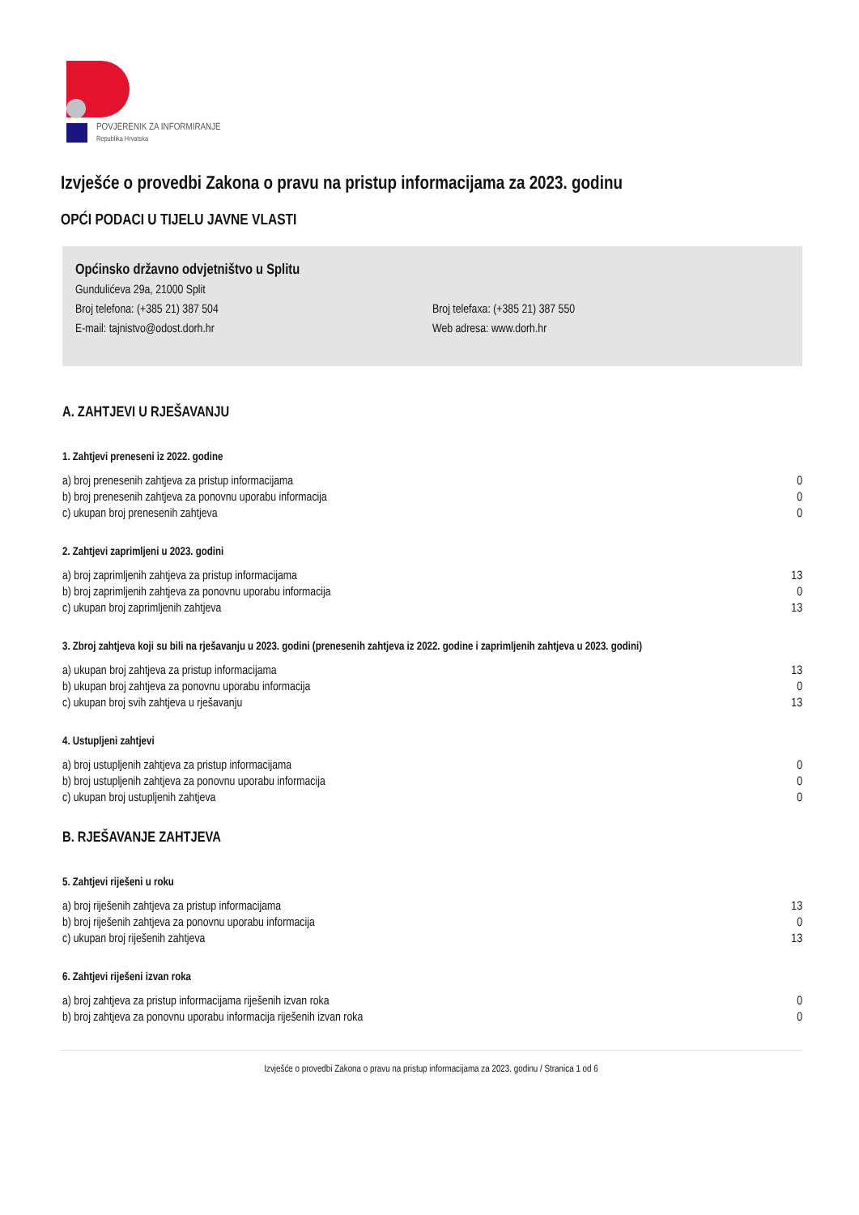POVJERENIK ZA INFORMIRANJE
Republika Hrvatska
Izvješće o provedbi Zakona o pravu na pristup informacijama za 2023. godinu
OPĆI PODACI U TIJELU JAVNE VLASTI
Općinsko državno odvjetništvo u Splitu
Gundulićeva 29a, 21000 Split
Broj telefona: (+385 21) 387 504 Broj telefaxa: (+385 21) 387 550
E-mail: tajnistvo@odost.dorh.hr Web adresa: www.dorh.hr
A. ZAHTJEVI U RJEŠAVANJU
1. Zahtjevi preneseni iz 2022. godine
| a) broj prenesenih zahtjeva za pristup informacijama | 0 |
| b) broj prenesenih zahtjeva za ponovnu uporabu informacija | 0 |
| c) ukupan broj prenesenih zahtjeva | 0 |
2. Zahtjevi zaprimljeni u 2023. godini
| a) broj zaprimljenih zahtjeva za pristup informacijama | 13 |
| b) broj zaprimljenih zahtjeva za ponovnu uporabu informacija | 0 |
| c) ukupan broj zaprimljenih zahtjeva | 13 |
3. Zbroj zahtjeva koji su bili na rješavanju u 2023. godini (prenesenih zahtjeva iz 2022. godine i zaprimljenih zahtjeva u 2023. godini)
| a) ukupan broj zahtjeva za pristup informacijama | 13 |
| b) ukupan broj zahtjeva za ponovnu uporabu informacija | 0 |
| c) ukupan broj svih zahtjeva u rješavanju | 13 |
4. Ustupljeni zahtjevi
| a) broj ustupljenih zahtjeva za pristup informacijama | 0 |
| b) broj ustupljenih zahtjeva za ponovnu uporabu informacija | 0 |
| c) ukupan broj ustupljenih zahtjeva | 0 |
B. RJEŠAVANJE ZAHTJEVA
5. Zahtjevi riješeni u roku
| a) broj riješenih zahtjeva za pristup informacijama | 13 |
| b) broj riješenih zahtjeva za ponovnu uporabu informacija | 0 |
| c) ukupan broj riješenih zahtjeva | 13 |
6. Zahtjevi riješeni izvan roka
| a) broj zahtjeva za pristup informacijama riješenih izvan roka | 0 |
| b) broj zahtjeva za ponovnu uporabu informacija riješenih izvan roka | 0 |
Izvješće o provedbi Zakona o pravu na pristup informacijama za 2023. godinu / Stranica 1 od 6